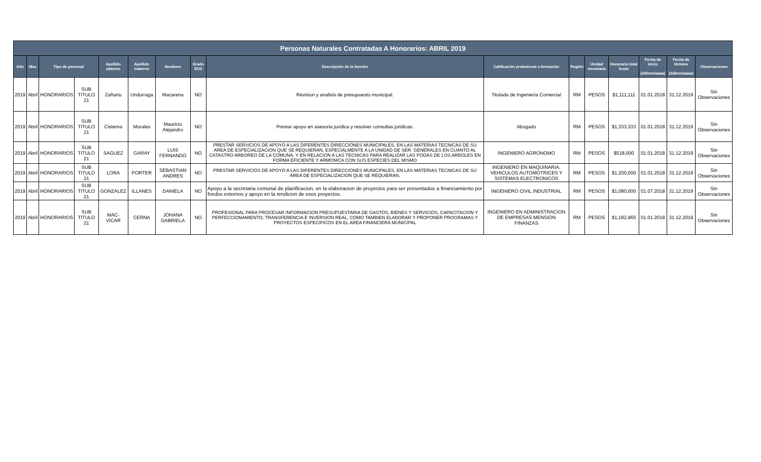| Personas Naturales Contratadas A Honorarios: ABRIL 2019 | | | | | | | | | | | | | | | |
| --- | --- | --- | --- | --- | --- | --- | --- | --- | --- | --- | --- | --- | --- | --- | --- |
| Año | Mes | Tipo de personal | | Apellido paterno | Apellido materno | Nombres | Grado EUS | Descripción de la función | Calificación profesional o formación | Región | Unidad monetaria | Honorario total bruto | Fecha de inicio (dd/mm/aaaa) | Fecha de término (dd/mm/aaaa) | Observaciones |
| 2019 | Abril | HONORARIOS | SUB TITULO 21 | Zañartu | Undurraga | Macarena | NO | Revision y analisis de presupuesto municipal. | Titulada de Ingeniería Comercial | RM | PESOS | $1,111,111 | 01.01.2018 | 31.12.2019 | Sin Observaciones |
| 2019 | Abril | HONORARIOS | SUB TITULO 21 | Cisterna | Morales | Mauricio Alejandro | NO | Prestar apoyo en asesoria juridica y resolver consultas juridicas. | Abogado | RM | PESOS | $1,333,333 | 01.01.2018 | 31.12.2019 | Sin Observaciones |
| 2019 | Abril | HONORARIOS | SUB TITULO 21 | SAGUEZ | GARAY | LUIS FERNANDO | NO | PRESTAR SERVICIOS DE APOYO A LAS DIFERENTES DIRECCIONES MUNICIPALES, EN LAS MATERIAS TECNICAS DE SU AREA DE ESPECIALIZACION QUE SE REQUIERAN, ESPECIALMENTE A LA UNIDAD DE SER. GENERALES EN CUANTO AL CATASTRO ARBOREO DE LA COMUNA, Y EN RELACION A LAS TECNICAS PARA REALIZAR LAS PODAS DE LOS ARBOLES EN FORMA EFICIENTE Y ARMONICA CON SUS ESPECIES DEL MISMO | INGENIERO AGRONOMO | RM | PESOS | $518,000 | 01.01.2018 | 31.12.2019 | Sin Observaciones |
| 2019 | Abril | HONORARIOS | SUB TITULO 21 | LORA | PORTER | SEBASTIAN ANDRES | NO | PRESTAR SERVICIOS DE APOYO A LAS DIFERENTES DIRECCIONES MUNICIPALES, EN LAS MATERIAS TECNICAS DE SU AREA DE ESPECIALIZACION QUE SE REQUIERAN, | INGENIERO EN MAQUINARIA, VEHICULOS AUTOMOTRICES Y SISTEMAS ELECTRONICOS | RM | PESOS | $1,200,000 | 01.01.2018 | 31.12.2019 | Sin Observaciones |
| 2019 | Abril | HONORARIOS | SUB TITULO 21 | GONZALEZ | ILLANES | DANIELA | NO | Apoyo a la secretaria comunal de planificacion, en la elaboracion de proyectos para ser presentados a financiamiento por fondos externos y apoyo en la rendicion de esos proyectos. | INGENIERO CIVIL INDUSTRIAL | RM | PESOS | $1,080,000 | 01.07.2018 | 31.12.2019 | Sin Observaciones |
| 2019 | Abril | HONORARIOS | SUB TITULO 21 | MAC-VICAR | CERNA | JOHANA GABRIELA | NO | PROFESIONAL PARA PROCESAR INFORMACION PRESUPUESTARIA DE GASTOS, BIENES Y SERVICIOS, CAPACITACION Y PERFECCIONAMIENTO, TRANSFERENCIA E INVERSION REAL, COMO TAMBIEN ELABORAR Y PROPONER PROGRAMAS Y PROYECTOS ESPECIFICOS EN EL AREA FINANCIERA MUNICIPAL | INGENIERO EN ADMINISTRACION DE EMPRESAS MENSION FINANZAS | RM | PESOS | $1,182,965 | 01.01.2018 | 31.12.2019 | Sin Observaciones |